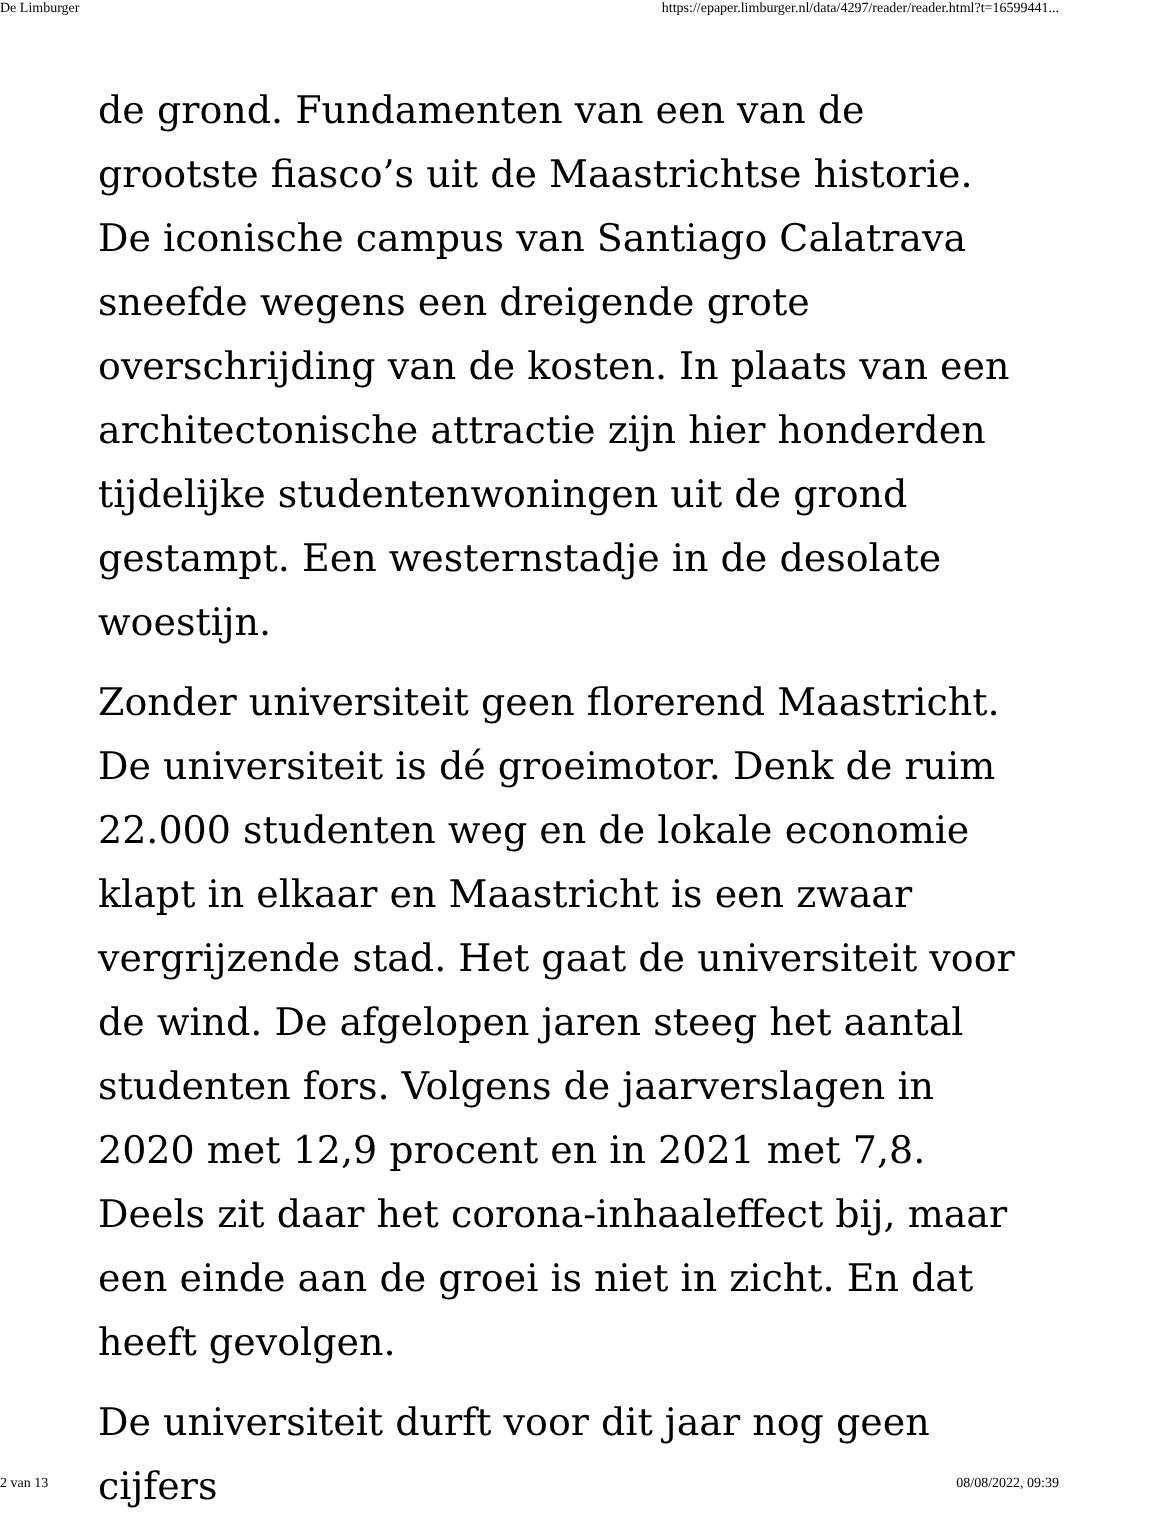De Limburger https://epaper.limburger.nl/data/4297/reader/reader.html?t=16599441...
de grond. Fundamenten van een van de grootste fiasco’s uit de Maastrichtse historie. De iconische campus van Santiago Calatrava sneefde wegens een dreigende grote overschrijding van de kosten. In plaats van een architectonische attractie zijn hier honderden tijdelijke studentenwoningen uit de grond gestampt. Een westernstadje in de desolate woestijn.
Zonder universiteit geen florerend Maastricht. De universiteit is dé groeimotor. Denk de ruim 22.000 studenten weg en de lokale economie klapt in elkaar en Maastricht is een zwaar vergrijzende stad. Het gaat de universiteit voor de wind. De afgelopen jaren steeg het aantal studenten fors. Volgens de jaarverslagen in 2020 met 12,9 procent en in 2021 met 7,8. Deels zit daar het corona-inhaaleffect bij, maar een einde aan de groei is niet in zicht. En dat heeft gevolgen.
De universiteit durft voor dit jaar nog geen cijfers
2 van 13 08/08/2022, 09:39